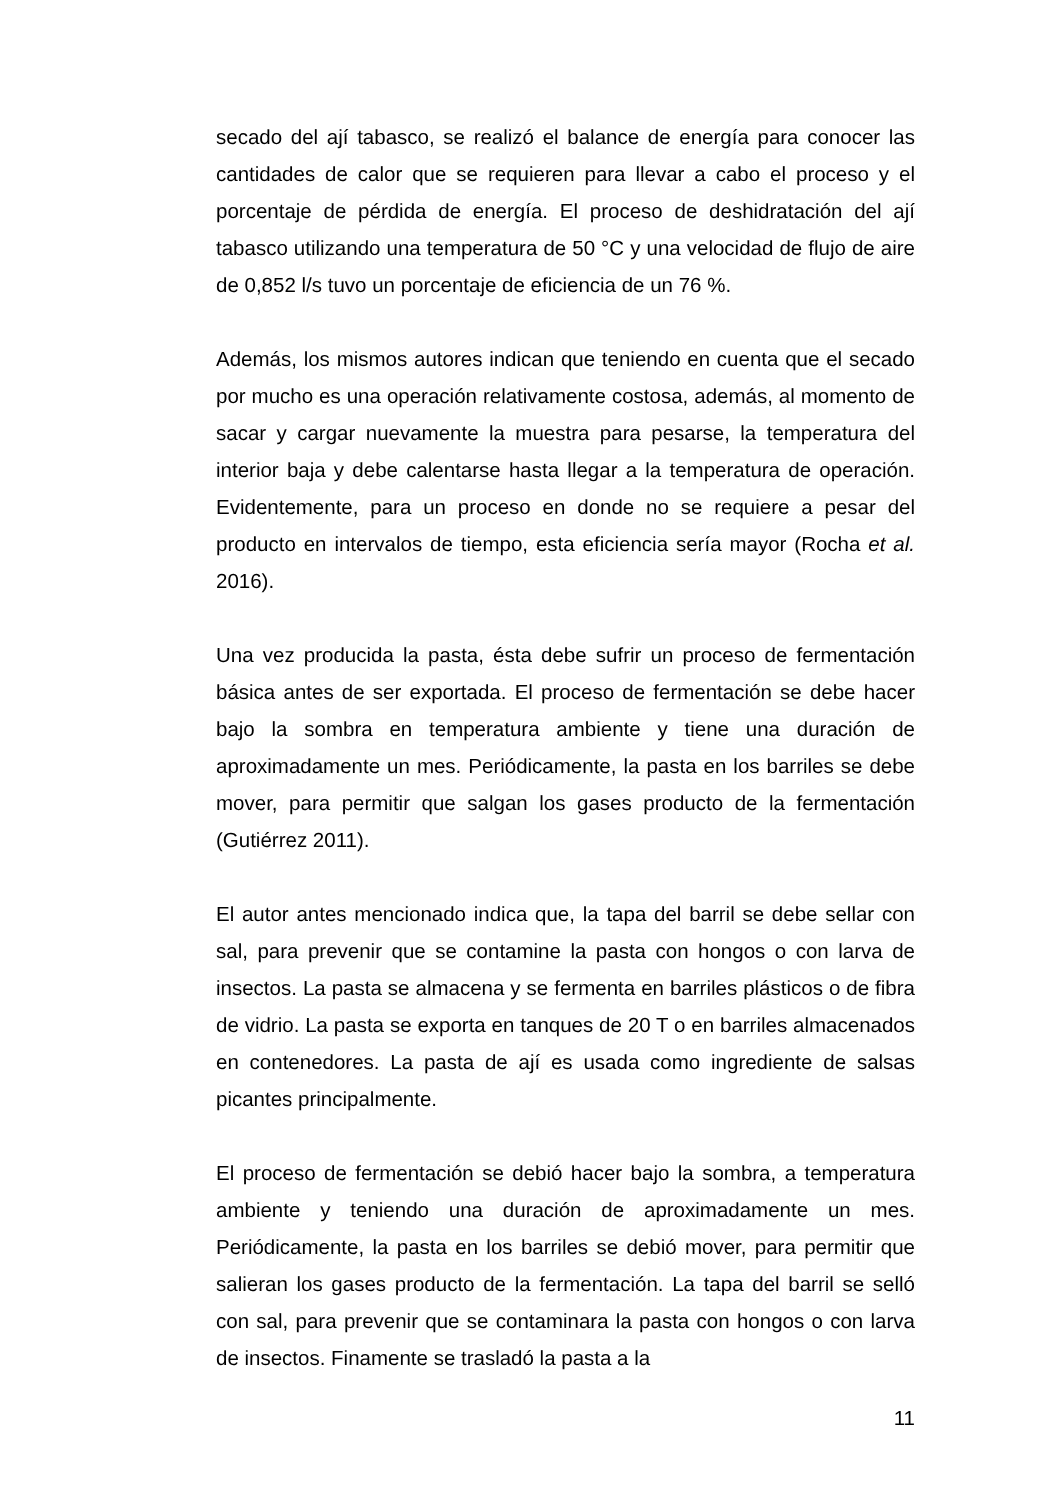secado del ají tabasco, se realizó el balance de energía para conocer las cantidades de calor que se requieren para llevar a cabo el proceso y el porcentaje de pérdida de energía. El proceso de deshidratación del ají tabasco utilizando una temperatura de 50 °C y una velocidad de flujo de aire de 0,852 l/s tuvo un porcentaje de eficiencia de un 76 %.
Además, los mismos autores indican que teniendo en cuenta que el secado por mucho es una operación relativamente costosa, además, al momento de sacar y cargar nuevamente la muestra para pesarse, la temperatura del interior baja y debe calentarse hasta llegar a la temperatura de operación. Evidentemente, para un proceso en donde no se requiere a pesar del producto en intervalos de tiempo, esta eficiencia sería mayor (Rocha et al. 2016).
Una vez producida la pasta, ésta debe sufrir un proceso de fermentación básica antes de ser exportada. El proceso de fermentación se debe hacer bajo la sombra en temperatura ambiente y tiene una duración de aproximadamente un mes. Periódicamente, la pasta en los barriles se debe mover, para permitir que salgan los gases producto de la fermentación (Gutiérrez 2011).
El autor antes mencionado indica que, la tapa del barril se debe sellar con sal, para prevenir que se contamine la pasta con hongos o con larva de insectos. La pasta se almacena y se fermenta en barriles plásticos o de fibra de vidrio. La pasta se exporta en tanques de 20 T o en barriles almacenados en contenedores. La pasta de ají es usada como ingrediente de salsas picantes principalmente.
El proceso de fermentación se debió hacer bajo la sombra, a temperatura ambiente y teniendo una duración de aproximadamente un mes. Periódicamente, la pasta en los barriles se debió mover, para permitir que salieran los gases producto de la fermentación. La tapa del barril se selló con sal, para prevenir que se contaminara la pasta con hongos o con larva de insectos. Finamente se trasladó la pasta a la
11